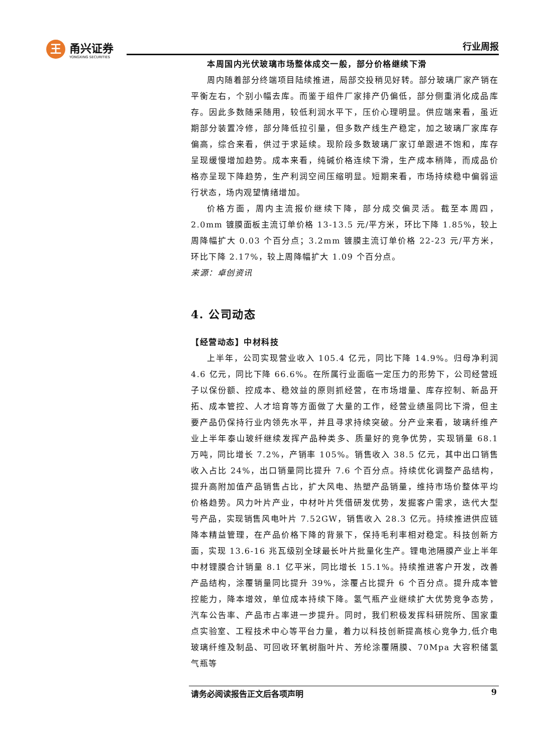王
甬兴证券
YONGXING SECURITIES
行业周报
本周国内光伏玻璃市场整体成交一般，部分价格继续下滑
周内随着部分终端项目陆续推进，局部交投稍见好转。部分玻璃厂家产销在平衡左右，个别小幅去库。而鉴于组件厂家排产仍偏低，部分侧重消化成品库存。因此多数随采随用，较低利润水平下，压价心理明显。供应端来看，虽近期部分装置冷修，部分降低拉引量，但多数产线生产稳定，加之玻璃厂家库存偏高，综合来看，供过于求延续。现阶段多数玻璃厂家订单跟进不饱和，库存呈现缓慢增加趋势。成本来看，纯碱价格连续下滑，生产成本稍降，而成品价格亦呈现下降趋势，生产利润空间压缩明显。短期来看，市场持续稳中偏弱运行状态，场内观望情绪增加。
价格方面，周内主流报价继续下降，部分成交偏灵活。截至本周四，2.0mm 镀膜面板主流订单价格 13-13.5 元/平方米，环比下降 1.85%，较上周降幅扩大 0.03 个百分点；3.2mm 镀膜主流订单价格 22-23 元/平方米，环比下降 2.17%，较上周降幅扩大 1.09 个百分点。
来源：卓创资讯
4. 公司动态
【经营动态】中材科技
上半年，公司实现营业收入 105.4 亿元，同比下降 14.9%。归母净利润 4.6 亿元，同比下降 66.6%。在所属行业面临一定压力的形势下，公司经营班子以保份额、控成本、稳效益的原则抓经营，在市场增量、库存控制、新品开拓、成本管控、人才培育等方面做了大量的工作，经营业绩虽同比下滑，但主要产品仍保持行业内领先水平，并且寻求持续突破。分产业来看，玻璃纤维产业上半年泰山玻纤继续发挥产品种类多、质量好的竞争优势，实现销量 68.1 万吨，同比增长 7.2%，产销率 105%。销售收入 38.5 亿元，其中出口销售收入占比 24%，出口销量同比提升 7.6 个百分点。持续优化调整产品结构，提升高附加值产品销售占比，扩大风电、热塑产品销量，维持市场价整体平均价格趋势。风力叶片产业，中材叶片凭借研发优势，发掘客户需求，迭代大型号产品，实现销售风电叶片 7.52GW，销售收入 28.3 亿元。持续推进供应链降本精益管理，在产品价格下降的背景下，保持毛利率相对稳定。科技创新方面，实现 13.6-16 兆瓦级别全球最长叶片批量化生产。锂电池隔膜产业上半年中材锂膜合计销量 8.1 亿平米，同比增长 15.1%。持续推进客户开发，改善产品结构，涂覆销量同比提升 39%，涂覆占比提升 6 个百分点。提升成本管控能力，降本增效，单位成本持续下降。氢气瓶产业继续扩大优势竞争态势，汽车公告率、产品市占率进一步提升。同时，我们积极发挥科研院所、国家重点实验室、工程技术中心等平台力量，着力以科技创新提高核心竞争力,低介电玻璃纤维及制品、可回收环氧树脂叶片、芳纶涂覆隔膜、70Mpa 大容积储氢气瓶等
请务必阅读报告正文后各项声明 9